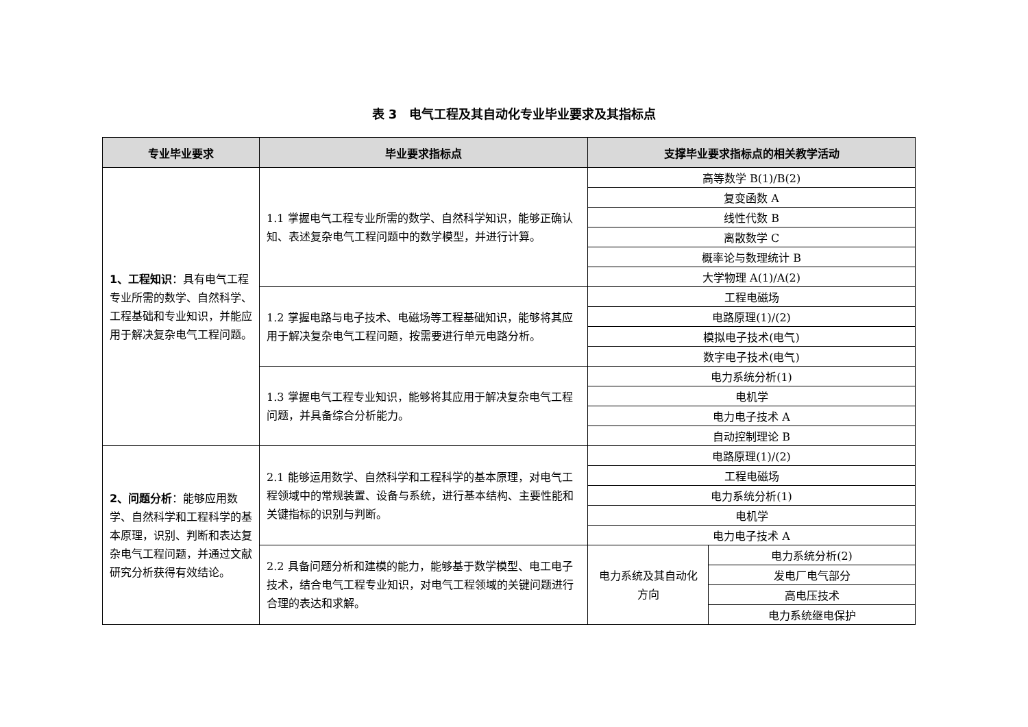表 3　电气工程及其自动化专业毕业要求及其指标点
| 专业毕业要求 | 毕业要求指标点 | 支撑毕业要求指标点的相关教学活动 | |
| --- | --- | --- | --- |
| 1、工程知识 ：具有电气工程专业所需的数学、自然科学、工程基础和专业知识，并能应用于解决复杂电气工程问题。 | 1.1 掌握电气工程专业所需的数学、自然科学知识，能够正确认知、表述复杂电气工程问题中的数学模型，并进行计算。 | 高等数学 B(1)/B(2) | |
| | | 复变函数 A | |
| | | 线性代数 B | |
| | | 离散数学 C | |
| | | 概率论与数理统计 B | |
| | | 大学物理 A(1)/A(2) | |
| | 1.2 掌握电路与电子技术、电磁场等工程基础知识，能够将其应用于解决复杂电气工程问题，按需要进行单元电路分析。 | 工程电磁场 | |
| | | 电路原理(1)/(2) | |
| | | 模拟电子技术(电气) | |
| | | 数字电子技术(电气) | |
| | 1.3 掌握电气工程专业知识，能够将其应用于解决复杂电气工程问题，并具备综合分析能力。 | 电力系统分析(1) | |
| | | 电机学 | |
| | | 电力电子技术 A | |
| | | 自动控制理论 B | |
| 2、问题分析 ：能够应用数学、自然科学和工程科学的基本原理，识别、判断和表达复杂电气工程问题，并通过文献研究分析获得有效结论。 | 2.1 能够运用数学、自然科学和工程科学的基本原理，对电气工程领域中的常规装置、设备与系统，进行基本结构、主要性能和关键指标的识别与判断。 | 电路原理(1)/(2) | |
| | | 工程电磁场 | |
| | | 电力系统分析(1) | |
| | | 电机学 | |
| | | 电力电子技术 A | |
| | 2.2 具备问题分析和建模的能力，能够基于数学模型、电工电子技术，结合电气工程专业知识，对电气工程领域的关键问题进行合理的表达和求解。 | 电力系统及其自动化方向 | 电力系统分析(2) |
| | | | 发电厂电气部分 |
| | | | 高电压技术 |
| | | | 电力系统继电保护 |